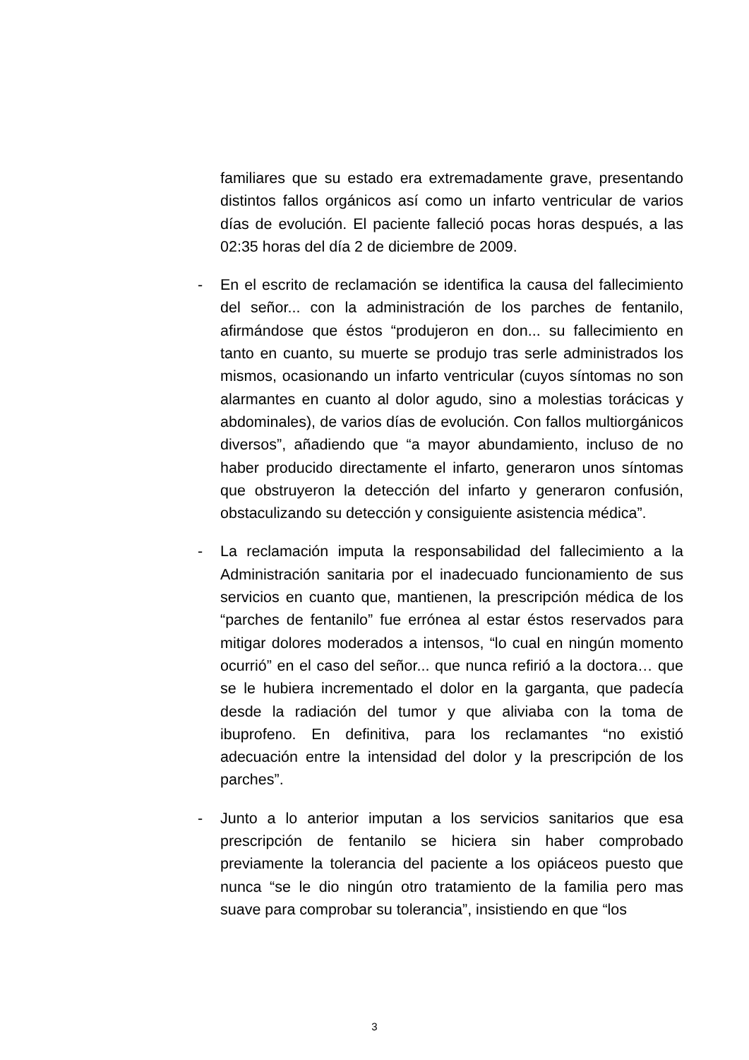familiares que su estado era extremadamente grave, presentando distintos fallos orgánicos así como un infarto ventricular de varios días de evolución. El paciente falleció pocas horas después, a las 02:35 horas del día 2 de diciembre de 2009.
- En el escrito de reclamación se identifica la causa del fallecimiento del señor... con la administración de los parches de fentanilo, afirmándose que éstos “produjeron en don... su fallecimiento en tanto en cuanto, su muerte se produjo tras serle administrados los mismos, ocasionando un infarto ventricular (cuyos síntomas no son alarmantes en cuanto al dolor agudo, sino a molestias torácicas y abdominales), de varios días de evolución. Con fallos multiorgánicos diversos”, añadiendo que “a mayor abundamiento, incluso de no haber producido directamente el infarto, generaron unos síntomas que obstruyeron la detección del infarto y generaron confusión, obstaculizando su detección y consiguiente asistencia médica”.
- La reclamación imputa la responsabilidad del fallecimiento a la Administración sanitaria por el inadecuado funcionamiento de sus servicios en cuanto que, mantienen, la prescripción médica de los “parches de fentanilo” fue errónea al estar éstos reservados para mitigar dolores moderados a intensos, “lo cual en ningún momento ocurrió” en el caso del señor... que nunca refirió a la doctora… que se le hubiera incrementado el dolor en la garganta, que padecía desde la radiación del tumor y que aliviaba con la toma de ibuprofeno. En definitiva, para los reclamantes “no existió adecuación entre la intensidad del dolor y la prescripción de los parches”.
- Junto a lo anterior imputan a los servicios sanitarios que esa prescripción de fentanilo se hiciera sin haber comprobado previamente la tolerancia del paciente a los opiáceos puesto que nunca “se le dio ningún otro tratamiento de la familia pero mas suave para comprobar su tolerancia”, insistiendo en que “los
3